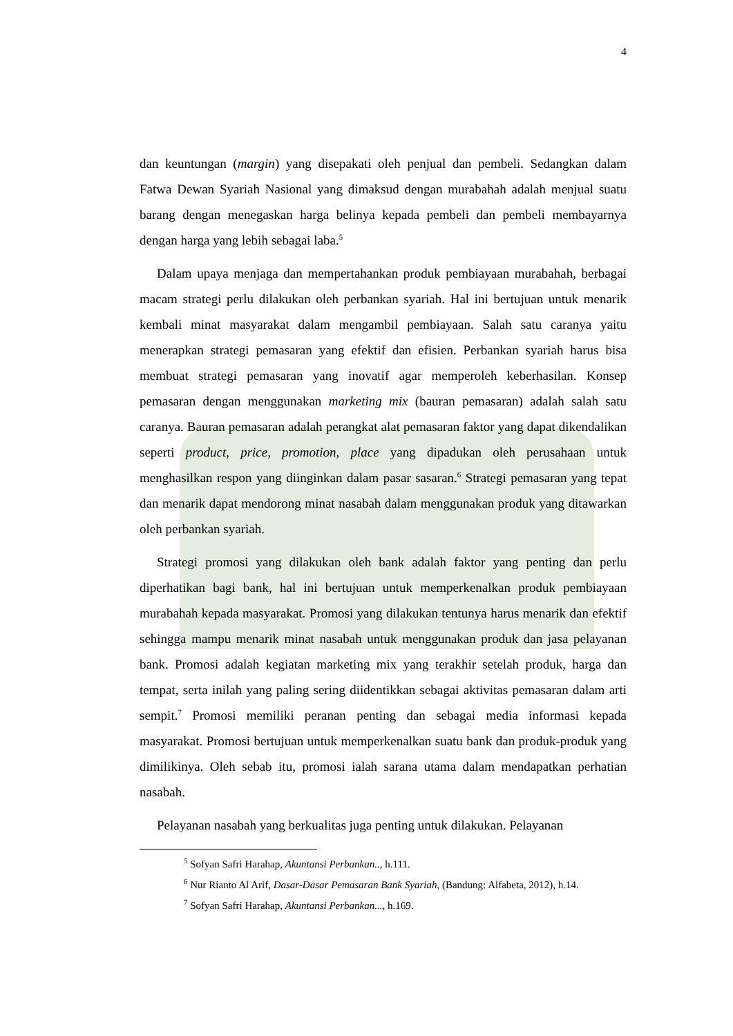4
dan keuntungan (margin) yang disepakati oleh penjual dan pembeli. Sedangkan dalam Fatwa Dewan Syariah Nasional yang dimaksud dengan murabahah adalah menjual suatu barang dengan menegaskan harga belinya kepada pembeli dan pembeli membayarnya dengan harga yang lebih sebagai laba.<sup>5</sup>
Dalam upaya menjaga dan mempertahankan produk pembiayaan murabahah, berbagai macam strategi perlu dilakukan oleh perbankan syariah. Hal ini bertujuan untuk menarik kembali minat masyarakat dalam mengambil pembiayaan. Salah satu caranya yaitu menerapkan strategi pemasaran yang efektif dan efisien. Perbankan syariah harus bisa membuat strategi pemasaran yang inovatif agar memperoleh keberhasilan. Konsep pemasaran dengan menggunakan marketing mix (bauran pemasaran) adalah salah satu caranya. Bauran pemasaran adalah perangkat alat pemasaran faktor yang dapat dikendalikan seperti product, price, promotion, place yang dipadukan oleh perusahaan untuk menghasilkan respon yang diinginkan dalam pasar sasaran.<sup>6</sup> Strategi pemasaran yang tepat dan menarik dapat mendorong minat nasabah dalam menggunakan produk yang ditawarkan oleh perbankan syariah.
Strategi promosi yang dilakukan oleh bank adalah faktor yang penting dan perlu diperhatikan bagi bank, hal ini bertujuan untuk memperkenalkan produk pembiayaan murabahah kepada masyarakat. Promosi yang dilakukan tentunya harus menarik dan efektif sehingga mampu menarik minat nasabah untuk menggunakan produk dan jasa pelayanan bank. Promosi adalah kegiatan marketing mix yang terakhir setelah produk, harga dan tempat, serta inilah yang paling sering diidentikkan sebagai aktivitas pemasaran dalam arti sempit.<sup>7</sup> Promosi memiliki peranan penting dan sebagai media informasi kepada masyarakat. Promosi bertujuan untuk memperkenalkan suatu bank dan produk-produk yang dimilikinya. Oleh sebab itu, promosi ialah sarana utama dalam mendapatkan perhatian nasabah.
Pelayanan nasabah yang berkualitas juga penting untuk dilakukan. Pelayanan
<sup>5</sup> Sofyan Safri Harahap, Akuntansi Perbankan.., h.111.
<sup>6</sup> Nur Rianto Al Arif, Dasar-Dasar Pemasaran Bank Syariah, (Bandung: Alfabeta, 2012), h.14.
<sup>7</sup> Sofyan Safri Harahap, Akuntansi Perbankan..., h.169.